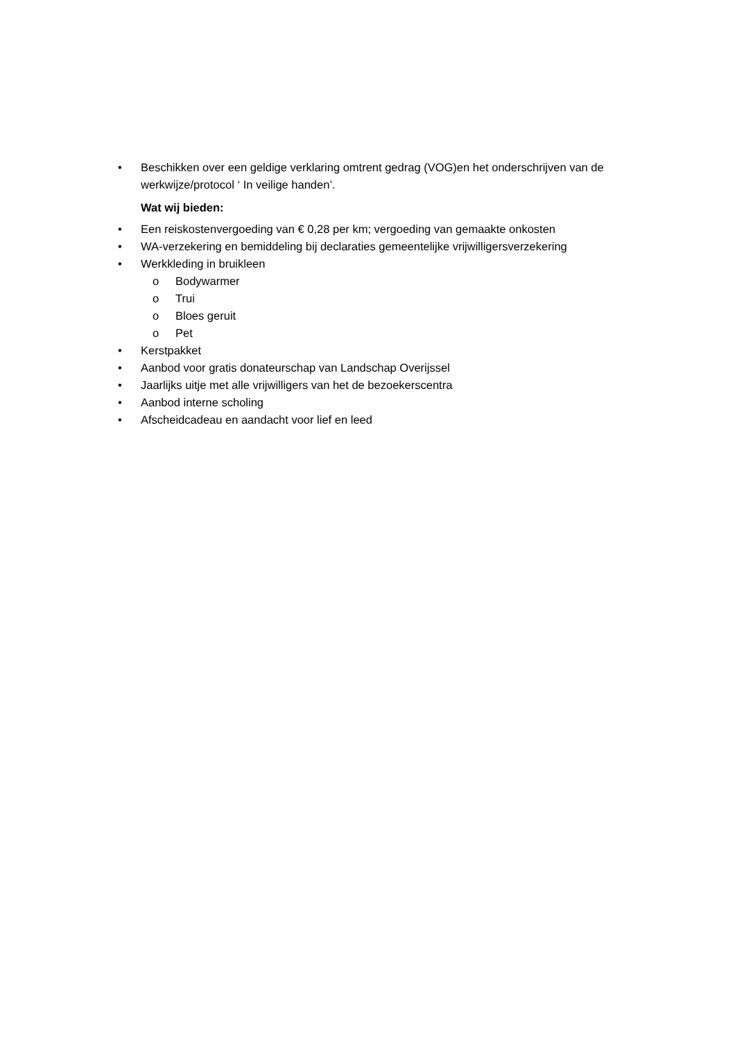• Beschikken over een geldige verklaring omtrent gedrag (VOG)en het onderschrijven van de werkwijze/protocol ‘ In veilige handen’.
Wat wij bieden:
• Een reiskostenvergoeding van € 0,28 per km; vergoeding van gemaakte onkosten
• WA-verzekering en bemiddeling bij declaraties gemeentelijke vrijwilligersverzekering
• Werkkleding in bruikleen
o Bodywarmer
o Trui
o Bloes geruit
o Pet
• Kerstpakket
• Aanbod voor gratis donateurschap van Landschap Overijssel
• Jaarlijks uitje met alle vrijwilligers van het de bezoekerscentra
• Aanbod interne scholing
• Afscheidcadeau en aandacht voor lief en leed